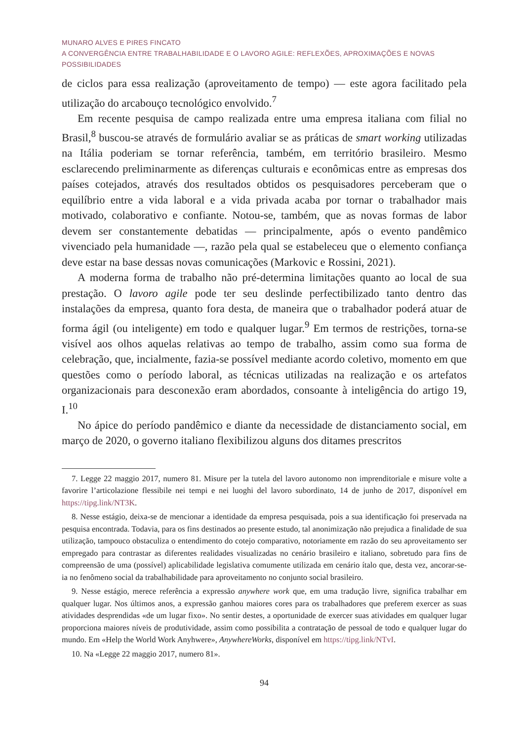MUNARO ALVES E PIRES FINCATO
A CONVERGÊNCIA ENTRE TRABALHABILIDADE E O LAVORO AGILE: REFLEXÕES, APROXIMAÇÕES E NOVAS POSSIBILIDADES
de ciclos para essa realização (aproveitamento de tempo) — este agora facilitado pela utilização do arcabouço tecnológico envolvido.<sup>7</sup>
Em recente pesquisa de campo realizada entre uma empresa italiana com filial no Brasil,<sup>8</sup> buscou-se através de formulário avaliar se as práticas de smart working utilizadas na Itália poderiam se tornar referência, também, em território brasileiro. Mesmo esclarecendo preliminarmente as diferenças culturais e econômicas entre as empresas dos países cotejados, através dos resultados obtidos os pesquisadores perceberam que o equilíbrio entre a vida laboral e a vida privada acaba por tornar o trabalhador mais motivado, colaborativo e confiante. Notou-se, também, que as novas formas de labor devem ser constantemente debatidas — principalmente, após o evento pandêmico vivenciado pela humanidade —, razão pela qual se estabeleceu que o elemento confiança deve estar na base dessas novas comunicações (Markovic e Rossini, 2021).
A moderna forma de trabalho não pré-determina limitações quanto ao local de sua prestação. O lavoro agile pode ter seu deslinde perfectibilizado tanto dentro das instalações da empresa, quanto fora desta, de maneira que o trabalhador poderá atuar de forma ágil (ou inteligente) em todo e qualquer lugar.<sup>9</sup> Em termos de restrições, torna-se visível aos olhos aquelas relativas ao tempo de trabalho, assim como sua forma de celebração, que, incialmente, fazia-se possível mediante acordo coletivo, momento em que questões como o período laboral, as técnicas utilizadas na realização e os artefatos organizacionais para desconexão eram abordados, consoante à inteligência do artigo 19, I.<sup>10</sup>
No ápice do período pandêmico e diante da necessidade de distanciamento social, em março de 2020, o governo italiano flexibilizou alguns dos ditames prescritos
7. Legge 22 maggio 2017, numero 81. Misure per la tutela del lavoro autonomo non imprenditoriale e misure volte a favorire l’articolazione flessibile nei tempi e nei luoghi del lavoro subordinato, 14 de junho de 2017, disponível em https://tipg.link/NT3K.
8. Nesse estágio, deixa-se de mencionar a identidade da empresa pesquisada, pois a sua identificação foi preservada na pesquisa encontrada. Todavia, para os fins destinados ao presente estudo, tal anonimização não prejudica a finalidade de sua utilização, tampouco obstaculiza o entendimento do cotejo comparativo, notoriamente em razão do seu aproveitamento ser empregado para contrastar as diferentes realidades visualizadas no cenário brasileiro e italiano, sobretudo para fins de compreensão de uma (possível) aplicabilidade legislativa comumente utilizada em cenário ítalo que, desta vez, ancorar-se-ia no fenômeno social da trabalhabilidade para aproveitamento no conjunto social brasileiro.
9. Nesse estágio, merece referência a expressão anywhere work que, em uma tradução livre, significa trabalhar em qualquer lugar. Nos últimos anos, a expressão ganhou maiores cores para os trabalhadores que preferem exercer as suas atividades desprendidas «de um lugar fixo». No sentir destes, a oportunidade de exercer suas atividades em qualquer lugar proporciona maiores níveis de produtividade, assim como possibilita a contratação de pessoal de todo e qualquer lugar do mundo. Em «Help the World Work Anyhwere», AnywhereWorks, disponível em https://tipg.link/NTvI.
10. Na «Legge 22 maggio 2017, numero 81».
94